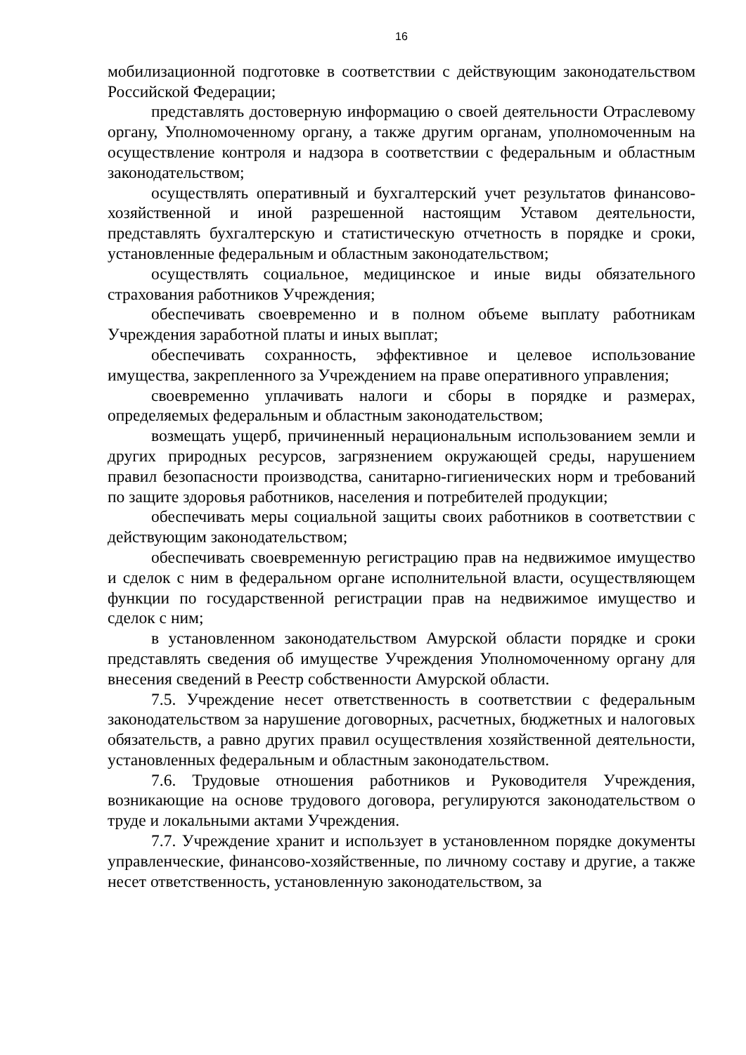16
мобилизационной подготовке в соответствии с действующим законодательством Российской Федерации;
представлять достоверную информацию о своей деятельности Отраслевому органу, Уполномоченному органу, а также другим органам, уполномоченным на осуществление контроля и надзора в соответствии с федеральным и областным законодательством;
осуществлять оперативный и бухгалтерский учет результатов финансово-хозяйственной и иной разрешенной настоящим Уставом деятельности, представлять бухгалтерскую и статистическую отчетность в порядке и сроки, установленные федеральным и областным законодательством;
осуществлять социальное, медицинское и иные виды обязательного страхования работников Учреждения;
обеспечивать своевременно и в полном объеме выплату работникам Учреждения заработной платы и иных выплат;
обеспечивать сохранность, эффективное и целевое использование имущества, закрепленного за Учреждением на праве оперативного управления;
своевременно уплачивать налоги и сборы в порядке и размерах, определяемых федеральным и областным законодательством;
возмещать ущерб, причиненный нерациональным использованием земли и других природных ресурсов, загрязнением окружающей среды, нарушением правил безопасности производства, санитарно-гигиенических норм и требований по защите здоровья работников, населения и потребителей продукции;
обеспечивать меры социальной защиты своих работников в соответствии с действующим законодательством;
обеспечивать своевременную регистрацию прав на недвижимое имущество и сделок с ним в федеральном органе исполнительной власти, осуществляющем функции по государственной регистрации прав на недвижимое имущество и сделок с ним;
в установленном законодательством Амурской области порядке и сроки представлять сведения об имуществе Учреждения Уполномоченному органу для внесения сведений в Реестр собственности Амурской области.
7.5. Учреждение несет ответственность в соответствии с федеральным законодательством за нарушение договорных, расчетных, бюджетных и налоговых обязательств, а равно других правил осуществления хозяйственной деятельности, установленных федеральным и областным законодательством.
7.6. Трудовые отношения работников и Руководителя Учреждения, возникающие на основе трудового договора, регулируются законодательством о труде и локальными актами Учреждения.
7.7. Учреждение хранит и использует в установленном порядке документы управленческие, финансово-хозяйственные, по личному составу и другие, а также несет ответственность, установленную законодательством, за